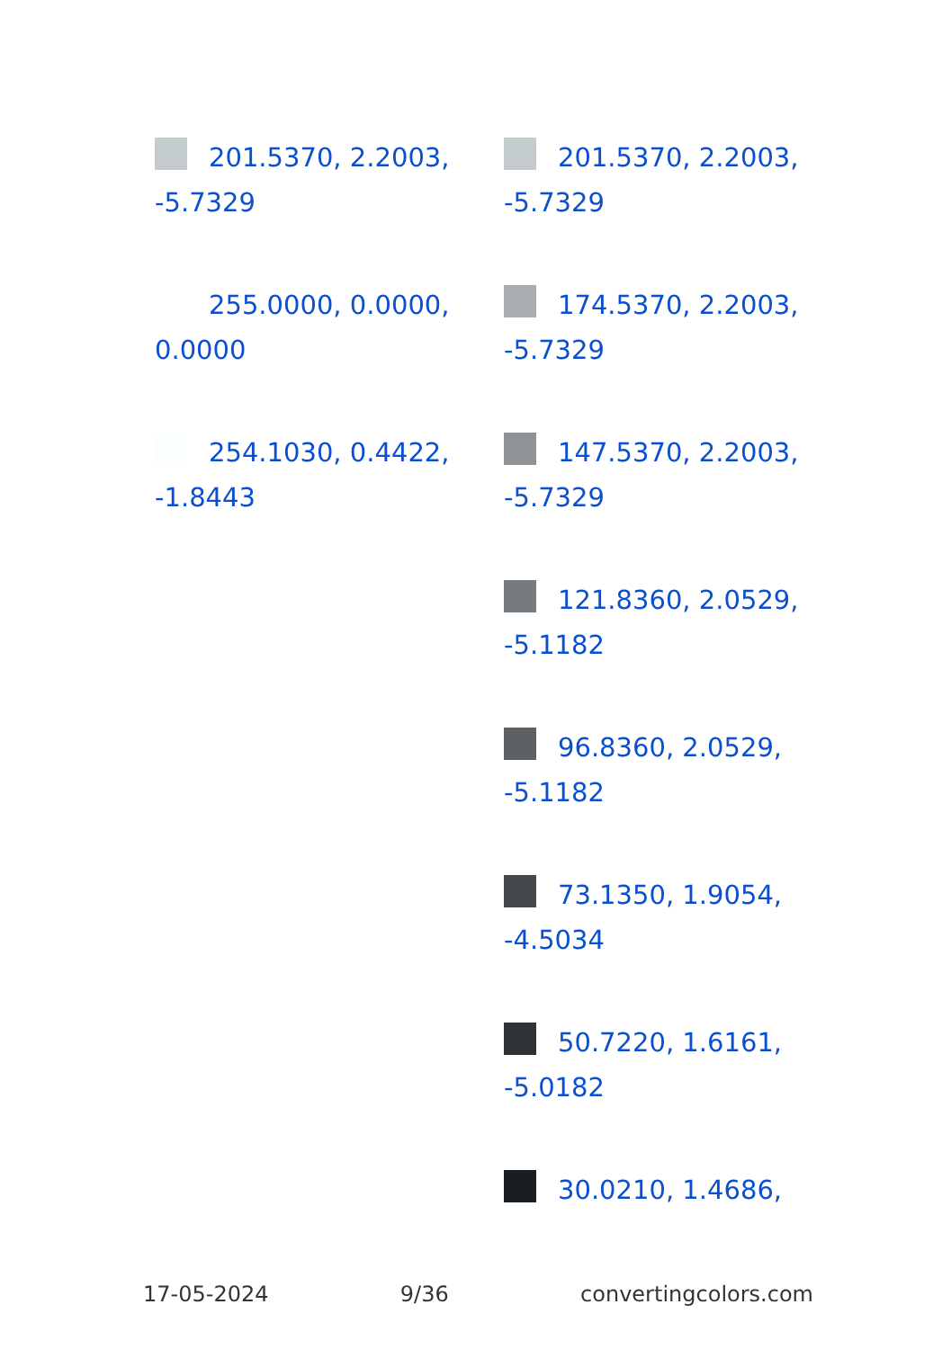201.5370, 2.2003,
-5.7329
255.0000, 0.0000,
0.0000
254.1030, 0.4422,
-1.8443
201.5370, 2.2003,
-5.7329
174.5370, 2.2003,
-5.7329
147.5370, 2.2003,
-5.7329
121.8360, 2.0529,
-5.1182
96.8360, 2.0529,
-5.1182
73.1350, 1.9054,
-4.5034
50.7220, 1.6161,
-5.0182
30.0210, 1.4686,
17-05-2024 9/36 convertingcolors.com